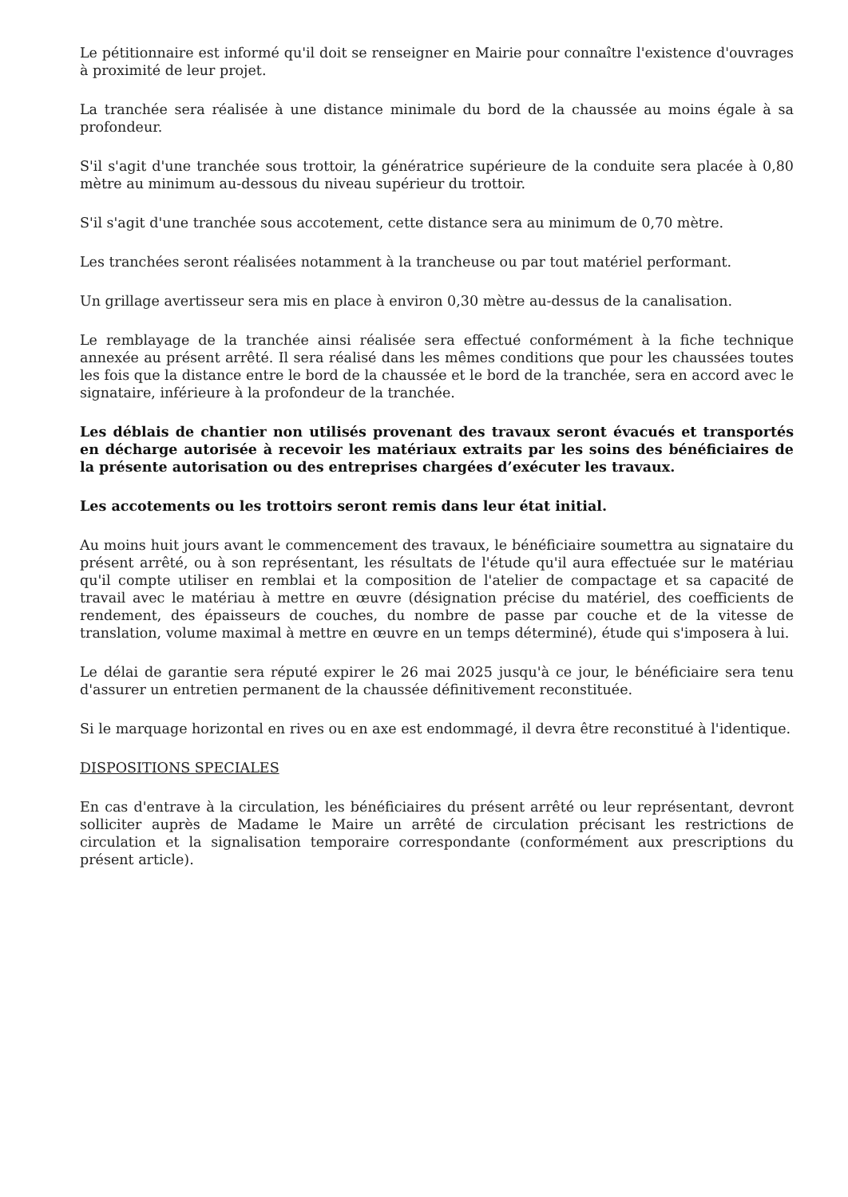Le pétitionnaire est informé qu'il doit se renseigner en Mairie pour connaître l'existence d'ouvrages à proximité de leur projet.
La tranchée sera réalisée à une distance minimale du bord de la chaussée au moins égale à sa profondeur.
S'il s'agit d'une tranchée sous trottoir, la génératrice supérieure de la conduite sera placée à 0,80 mètre au minimum au-dessous du niveau supérieur du trottoir.
S'il s'agit d'une tranchée sous accotement, cette distance sera au minimum de 0,70 mètre.
Les tranchées seront réalisées notamment à la trancheuse ou par tout matériel performant.
Un grillage avertisseur sera mis en place à environ 0,30 mètre au-dessus de la canalisation.
Le remblayage de la tranchée ainsi réalisée sera effectué conformément à la fiche technique annexée au présent arrêté. Il sera réalisé dans les mêmes conditions que pour les chaussées toutes les fois que la distance entre le bord de la chaussée et le bord de la tranchée, sera en accord avec le signataire, inférieure à la profondeur de la tranchée.
Les déblais de chantier non utilisés provenant des travaux seront évacués et transportés en décharge autorisée à recevoir les matériaux extraits par les soins des bénéficiaires de la présente autorisation ou des entreprises chargées d’exécuter les travaux.
Les accotements ou les trottoirs seront remis dans leur état initial.
Au moins huit jours avant le commencement des travaux, le bénéficiaire soumettra au signataire du présent arrêté, ou à son représentant, les résultats de l'étude qu'il aura effectuée sur le matériau qu'il compte utiliser en remblai et la composition de l'atelier de compactage et sa capacité de travail avec le matériau à mettre en œuvre (désignation précise du matériel, des coefficients de rendement, des épaisseurs de couches, du nombre de passe par couche et de la vitesse de translation, volume maximal à mettre en œuvre en un temps déterminé), étude qui s'imposera à lui.
Le délai de garantie sera réputé expirer le 26 mai 2025 jusqu'à ce jour, le bénéficiaire sera tenu d'assurer un entretien permanent de la chaussée définitivement reconstituée.
Si le marquage horizontal en rives ou en axe est endommagé, il devra être reconstitué à l'identique.
DISPOSITIONS SPECIALES
En cas d'entrave à la circulation, les bénéficiaires du présent arrêté ou leur représentant, devront solliciter auprès de Madame le Maire un arrêté de circulation précisant les restrictions de circulation et la signalisation temporaire correspondante (conformément aux prescriptions du présent article).